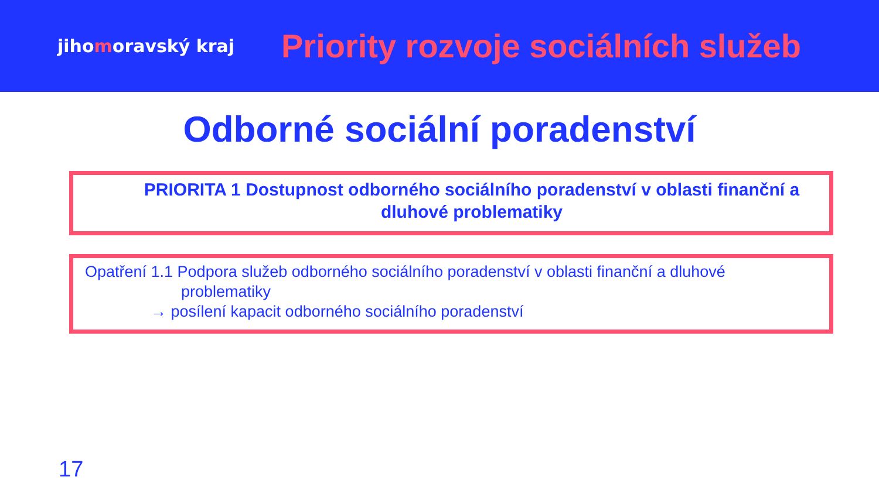jihomoravský kraj
Priority rozvoje sociálních služeb
Odborné sociální poradenství
PRIORITA 1 Dostupnost odborného sociálního poradenství v oblasti finanční a dluhové problematiky
Opatření 1.1 Podpora služeb odborného sociálního poradenství v oblasti finanční a dluhové
problematiky
→ posílení kapacit odborného sociálního poradenství
17